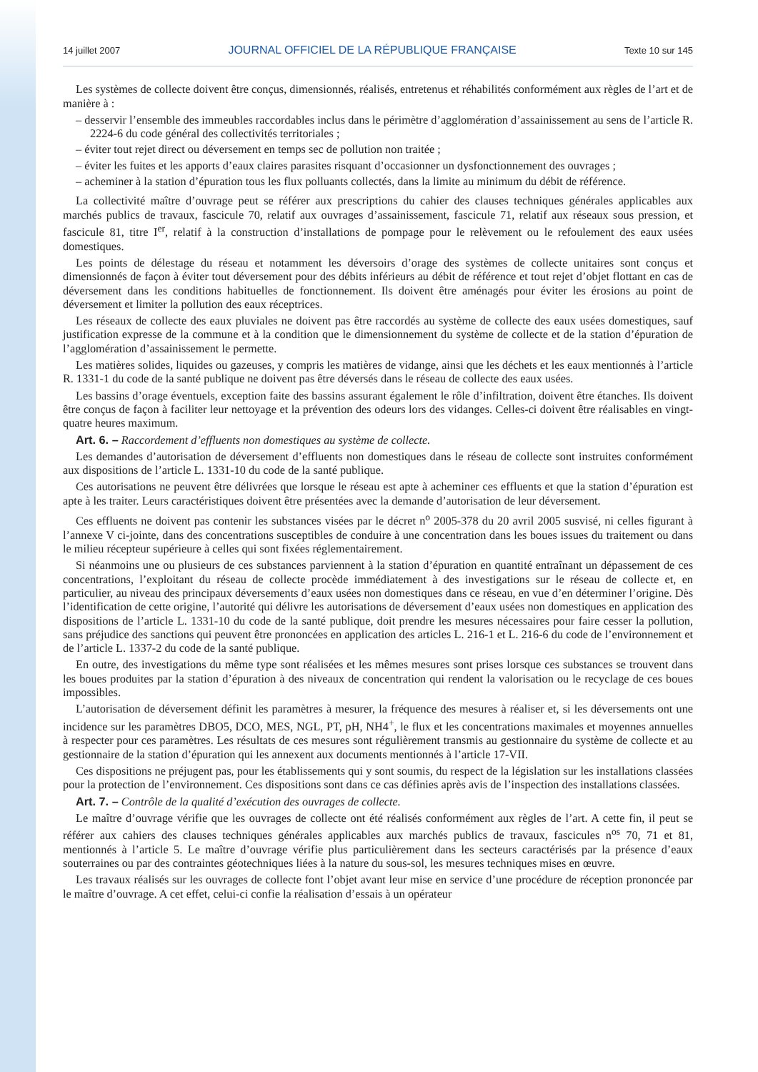14 juillet 2007 JOURNAL OFFICIEL DE LA RÉPUBLIQUE FRANÇAISE Texte 10 sur 145
Les systèmes de collecte doivent être conçus, dimensionnés, réalisés, entretenus et réhabilités conformément aux règles de l’art et de manière à :
– desservir l’ensemble des immeubles raccordables inclus dans le périmètre d’agglomération d’assainissement au sens de l’article R. 2224-6 du code général des collectivités territoriales ;
– éviter tout rejet direct ou déversement en temps sec de pollution non traitée ;
– éviter les fuites et les apports d’eaux claires parasites risquant d’occasionner un dysfonctionnement des ouvrages ;
– acheminer à la station d’épuration tous les flux polluants collectés, dans la limite au minimum du débit de référence.
La collectivité maître d’ouvrage peut se référer aux prescriptions du cahier des clauses techniques générales applicables aux marchés publics de travaux, fascicule 70, relatif aux ouvrages d’assainissement, fascicule 71, relatif aux réseaux sous pression, et fascicule 81, titre I<sup>er</sup>, relatif à la construction d’installations de pompage pour le relèvement ou le refoulement des eaux usées domestiques.
Les points de délestage du réseau et notamment les déversoirs d’orage des systèmes de collecte unitaires sont conçus et dimensionnés de façon à éviter tout déversement pour des débits inférieurs au débit de référence et tout rejet d’objet flottant en cas de déversement dans les conditions habituelles de fonctionnement. Ils doivent être aménagés pour éviter les érosions au point de déversement et limiter la pollution des eaux réceptrices.
Les réseaux de collecte des eaux pluviales ne doivent pas être raccordés au système de collecte des eaux usées domestiques, sauf justification expresse de la commune et à la condition que le dimensionnement du système de collecte et de la station d’épuration de l’agglomération d’assainissement le permette.
Les matières solides, liquides ou gazeuses, y compris les matières de vidange, ainsi que les déchets et les eaux mentionnés à l’article R. 1331-1 du code de la santé publique ne doivent pas être déversés dans le réseau de collecte des eaux usées.
Les bassins d’orage éventuels, exception faite des bassins assurant également le rôle d’infiltration, doivent être étanches. Ils doivent être conçus de façon à faciliter leur nettoyage et la prévention des odeurs lors des vidanges. Celles-ci doivent être réalisables en vingt-quatre heures maximum.
Art. 6. – Raccordement d’effluents non domestiques au système de collecte.
Les demandes d’autorisation de déversement d’effluents non domestiques dans le réseau de collecte sont instruites conformément aux dispositions de l’article L. 1331-10 du code de la santé publique.
Ces autorisations ne peuvent être délivrées que lorsque le réseau est apte à acheminer ces effluents et que la station d’épuration est apte à les traiter. Leurs caractéristiques doivent être présentées avec la demande d’autorisation de leur déversement.
Ces effluents ne doivent pas contenir les substances visées par le décret n<sup>o</sup> 2005-378 du 20 avril 2005 susvisé, ni celles figurant à l’annexe V ci-jointe, dans des concentrations susceptibles de conduire à une concentration dans les boues issues du traitement ou dans le milieu récepteur supérieure à celles qui sont fixées réglementairement.
Si néanmoins une ou plusieurs de ces substances parviennent à la station d’épuration en quantité entraînant un dépassement de ces concentrations, l’exploitant du réseau de collecte procède immédiatement à des investigations sur le réseau de collecte et, en particulier, au niveau des principaux déversements d’eaux usées non domestiques dans ce réseau, en vue d’en déterminer l’origine. Dès l’identification de cette origine, l’autorité qui délivre les autorisations de déversement d’eaux usées non domestiques en application des dispositions de l’article L. 1331-10 du code de la santé publique, doit prendre les mesures nécessaires pour faire cesser la pollution, sans préjudice des sanctions qui peuvent être prononcées en application des articles L. 216-1 et L. 216-6 du code de l’environnement et de l’article L. 1337-2 du code de la santé publique.
En outre, des investigations du même type sont réalisées et les mêmes mesures sont prises lorsque ces substances se trouvent dans les boues produites par la station d’épuration à des niveaux de concentration qui rendent la valorisation ou le recyclage de ces boues impossibles.
L’autorisation de déversement définit les paramètres à mesurer, la fréquence des mesures à réaliser et, si les déversements ont une incidence sur les paramètres DBO5, DCO, MES, NGL, PT, pH, NH4<sup>+</sup>, le flux et les concentrations maximales et moyennes annuelles à respecter pour ces paramètres. Les résultats de ces mesures sont régulièrement transmis au gestionnaire du système de collecte et au gestionnaire de la station d’épuration qui les annexent aux documents mentionnés à l’article 17-VII.
Ces dispositions ne préjugent pas, pour les établissements qui y sont soumis, du respect de la législation sur les installations classées pour la protection de l’environnement. Ces dispositions sont dans ce cas définies après avis de l’inspection des installations classées.
Art. 7. – Contrôle de la qualité d’exécution des ouvrages de collecte.
Le maître d’ouvrage vérifie que les ouvrages de collecte ont été réalisés conformément aux règles de l’art. A cette fin, il peut se référer aux cahiers des clauses techniques générales applicables aux marchés publics de travaux, fascicules n<sup>os</sup> 70, 71 et 81, mentionnés à l’article 5. Le maître d’ouvrage vérifie plus particulièrement dans les secteurs caractérisés par la présence d’eaux souterraines ou par des contraintes géotechniques liées à la nature du sous-sol, les mesures techniques mises en œuvre.
Les travaux réalisés sur les ouvrages de collecte font l’objet avant leur mise en service d’une procédure de réception prononcée par le maître d’ouvrage. A cet effet, celui-ci confie la réalisation d’essais à un opérateur